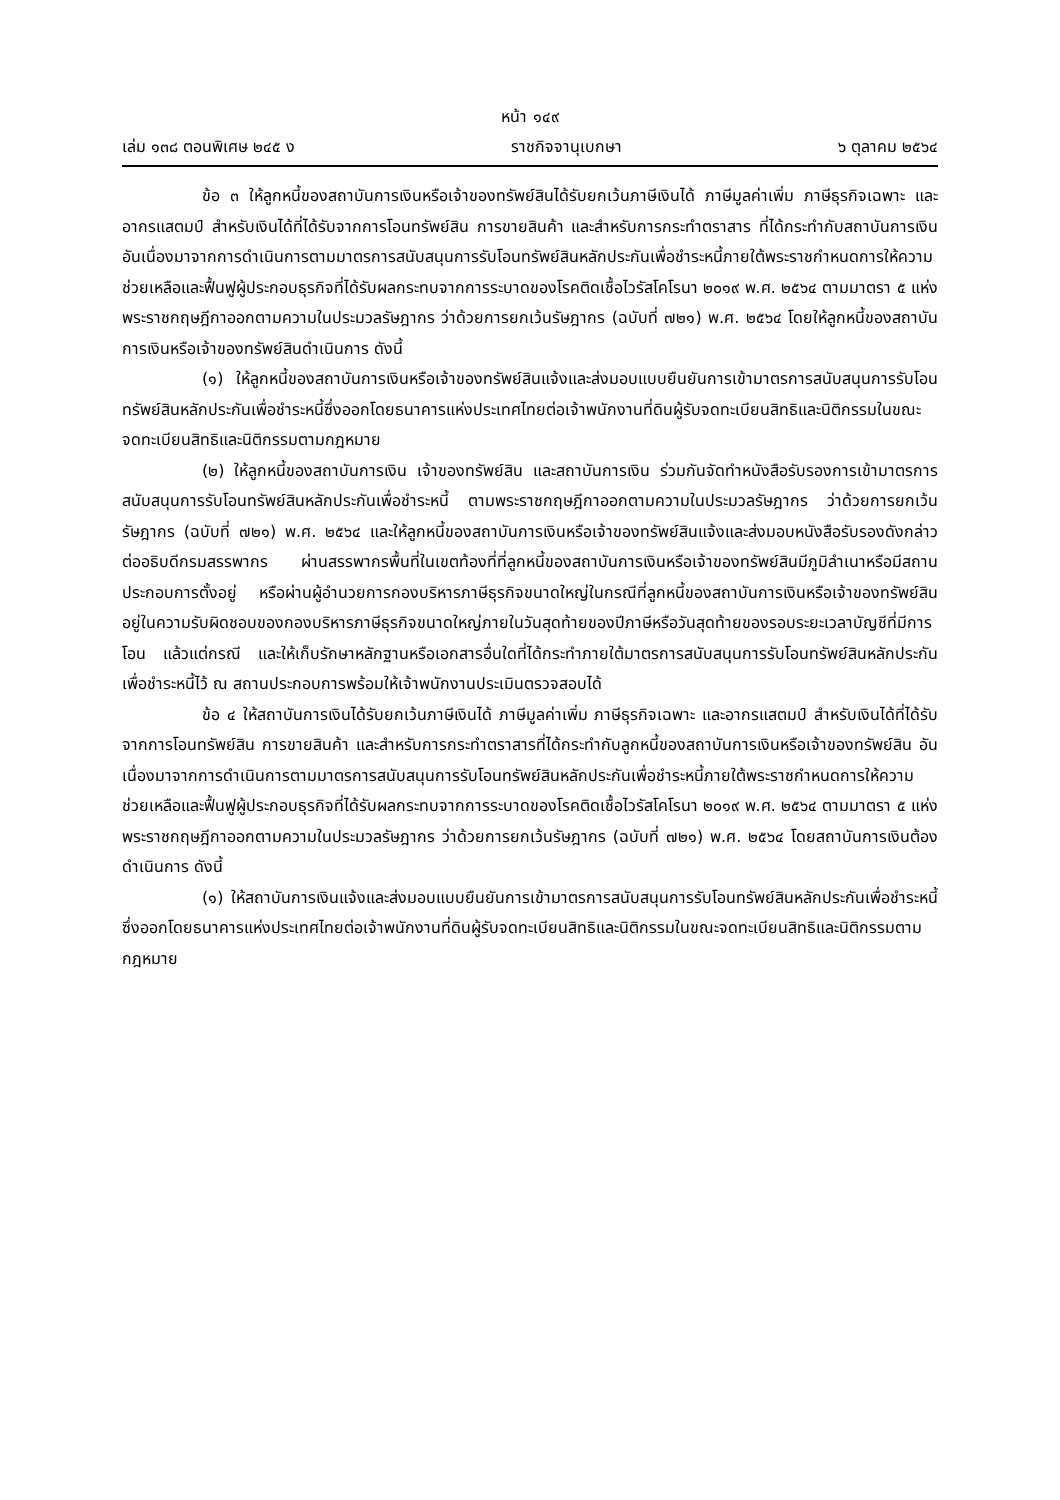หน้า ๑๔๙
เล่ม ๑๓๘ ตอนพิเศษ ๒๔๕ ง ราชกิจจานุเบกษา ๖ ตุลาคม ๒๕๖๔
ข้อ ๓ ให้ลูกหนี้ของสถาบันการเงินหรือเจ้าของทรัพย์สินได้รับยกเว้นภาษีเงินได้ ภาษีมูลค่าเพิ่ม ภาษีธุรกิจเฉพาะ และอากรแสตมป์ สำหรับเงินได้ที่ได้รับจากการโอนทรัพย์สิน การขายสินค้า และสำหรับการกระทำตราสาร ที่ได้กระทำกับสถาบันการเงิน อันเนื่องมาจากการดำเนินการตามมาตรการสนับสนุนการรับโอนทรัพย์สินหลักประกันเพื่อชำระหนี้ภายใต้พระราชกำหนดการให้ความช่วยเหลือและฟื้นฟูผู้ประกอบธุรกิจที่ได้รับผลกระทบจากการระบาดของโรคติดเชื้อไวรัสโคโรนา ๒๐๑๙ พ.ศ. ๒๕๖๔ ตามมาตรา ๕ แห่งพระราชกฤษฎีกาออกตามความในประมวลรัษฎากร ว่าด้วยการยกเว้นรัษฎากร (ฉบับที่ ๗๒๑) พ.ศ. ๒๕๖๔ โดยให้ลูกหนี้ของสถาบันการเงินหรือเจ้าของทรัพย์สินดำเนินการ ดังนี้
(๑) ให้ลูกหนี้ของสถาบันการเงินหรือเจ้าของทรัพย์สินแจ้งและส่งมอบแบบยืนยันการเข้ามาตรการสนับสนุนการรับโอนทรัพย์สินหลักประกันเพื่อชำระหนี้ซึ่งออกโดยธนาคารแห่งประเทศไทยต่อเจ้าพนักงานที่ดินผู้รับจดทะเบียนสิทธิและนิติกรรมในขณะจดทะเบียนสิทธิและนิติกรรมตามกฎหมาย
(๒) ให้ลูกหนี้ของสถาบันการเงิน เจ้าของทรัพย์สิน และสถาบันการเงิน ร่วมกันจัดทำหนังสือรับรองการเข้ามาตรการสนับสนุนการรับโอนทรัพย์สินหลักประกันเพื่อชำระหนี้ ตามพระราชกฤษฎีกาออกตามความในประมวลรัษฎากร ว่าด้วยการยกเว้นรัษฎากร (ฉบับที่ ๗๒๑) พ.ศ. ๒๕๖๔ และให้ลูกหนี้ของสถาบันการเงินหรือเจ้าของทรัพย์สินแจ้งและส่งมอบหนังสือรับรองดังกล่าวต่ออธิบดีกรมสรรพากร ผ่านสรรพากรพื้นที่ในเขตท้องที่ที่ลูกหนี้ของสถาบันการเงินหรือเจ้าของทรัพย์สินมีภูมิลำเนาหรือมีสถานประกอบการตั้งอยู่ หรือผ่านผู้อำนวยการกองบริหารภาษีธุรกิจขนาดใหญ่ในกรณีที่ลูกหนี้ของสถาบันการเงินหรือเจ้าของทรัพย์สินอยู่ในความรับผิดชอบของกองบริหารภาษีธุรกิจขนาดใหญ่ภายในวันสุดท้ายของปีภาษีหรือวันสุดท้ายของรอบระยะเวลาบัญชีที่มีการโอน แล้วแต่กรณี และให้เก็บรักษาหลักฐานหรือเอกสารอื่นใดที่ได้กระทำภายใต้มาตรการสนับสนุนการรับโอนทรัพย์สินหลักประกันเพื่อชำระหนี้ไว้ ณ สถานประกอบการพร้อมให้เจ้าพนักงานประเมินตรวจสอบได้
ข้อ ๔ ให้สถาบันการเงินได้รับยกเว้นภาษีเงินได้ ภาษีมูลค่าเพิ่ม ภาษีธุรกิจเฉพาะ และอากรแสตมป์ สำหรับเงินได้ที่ได้รับจากการโอนทรัพย์สิน การขายสินค้า และสำหรับการกระทำตราสารที่ได้กระทำกับลูกหนี้ของสถาบันการเงินหรือเจ้าของทรัพย์สิน อันเนื่องมาจากการดำเนินการตามมาตรการสนับสนุนการรับโอนทรัพย์สินหลักประกันเพื่อชำระหนี้ภายใต้พระราชกำหนดการให้ความช่วยเหลือและฟื้นฟูผู้ประกอบธุรกิจที่ได้รับผลกระทบจากการระบาดของโรคติดเชื้อไวรัสโคโรนา ๒๐๑๙ พ.ศ. ๒๕๖๔ ตามมาตรา ๕ แห่งพระราชกฤษฎีกาออกตามความในประมวลรัษฎากร ว่าด้วยการยกเว้นรัษฎากร (ฉบับที่ ๗๒๑) พ.ศ. ๒๕๖๔ โดยสถาบันการเงินต้องดำเนินการ ดังนี้
(๑) ให้สถาบันการเงินแจ้งและส่งมอบแบบยืนยันการเข้ามาตรการสนับสนุนการรับโอนทรัพย์สินหลักประกันเพื่อชำระหนี้ซึ่งออกโดยธนาคารแห่งประเทศไทยต่อเจ้าพนักงานที่ดินผู้รับจดทะเบียนสิทธิและนิติกรรมในขณะจดทะเบียนสิทธิและนิติกรรมตามกฎหมาย